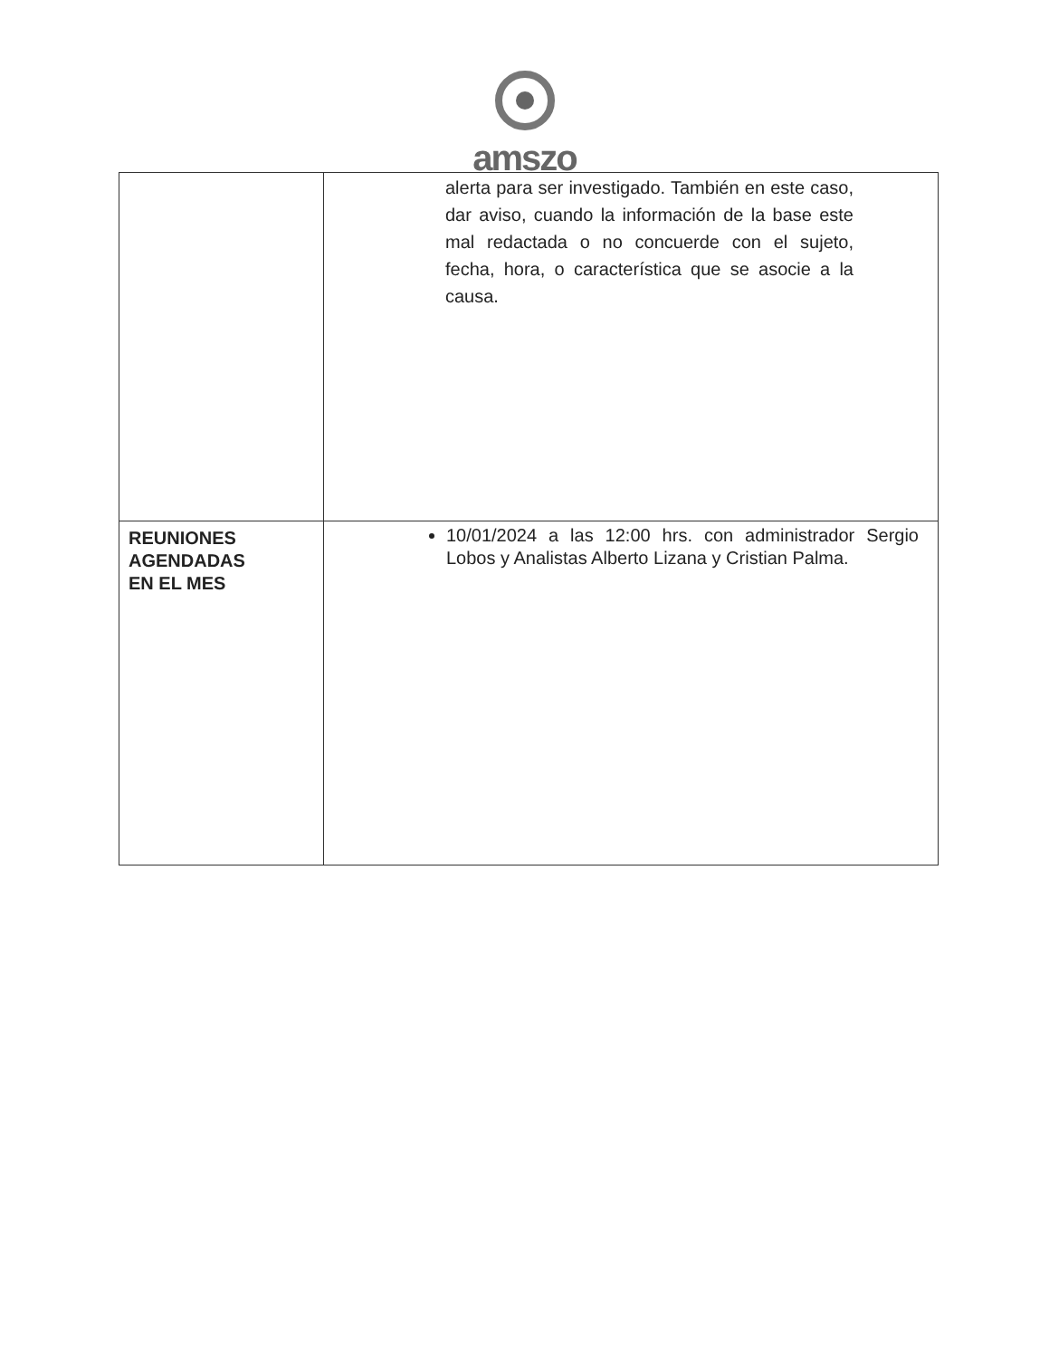amszo
| | alerta para ser investigado. También en este caso, dar aviso, cuando la información de la base este mal redactada o no concuerde con el sujeto, fecha, hora, o característica que se asocie a la causa. |
| REUNIONES AGENDADAS EN EL MES | 10/01/2024 a las 12:00 hrs. con administrador Sergio Lobos y Analistas Alberto Lizana y Cristian Palma. |